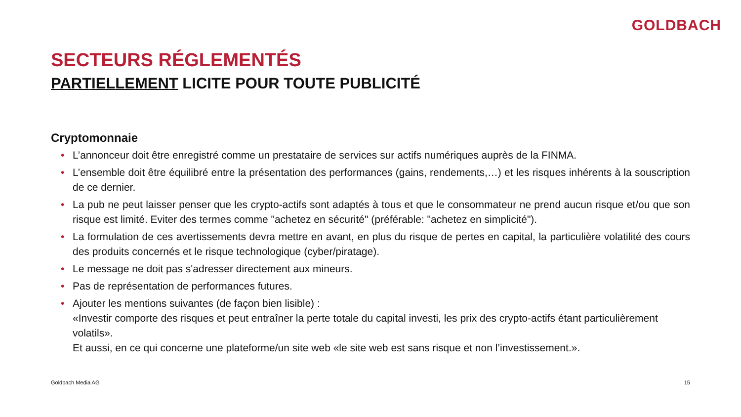GOLDBACH
SECTEURS RÉGLEMENTÉS
PARTIELLEMENT LICITE POUR TOUTE PUBLICITÉ
Cryptomonnaie
• L’annonceur doit être enregistré comme un prestataire de services sur actifs numériques auprès de la FINMA.
• L’ensemble doit être équilibré entre la présentation des performances (gains, rendements,…) et les risques inhérents à la souscription de ce dernier.
• La pub ne peut laisser penser que les crypto-actifs sont adaptés à tous et que le consommateur ne prend aucun risque et/ou que son risque est limité. Eviter des termes comme "achetez en sécurité" (préférable: "achetez en simplicité").
• La formulation de ces avertissements devra mettre en avant, en plus du risque de pertes en capital, la particulière volatilité des cours des produits concernés et le risque technologique (cyber/piratage).
• Le message ne doit pas s'adresser directement aux mineurs.
• Pas de représentation de performances futures.
• Ajouter les mentions suivantes (de façon bien lisible) :
«Investir comporte des risques et peut entraîner la perte totale du capital investi, les prix des crypto-actifs étant particulièrement volatils».
Et aussi, en ce qui concerne une plateforme/un site web «le site web est sans risque et non l’investissement.».
Goldbach Media AG 15